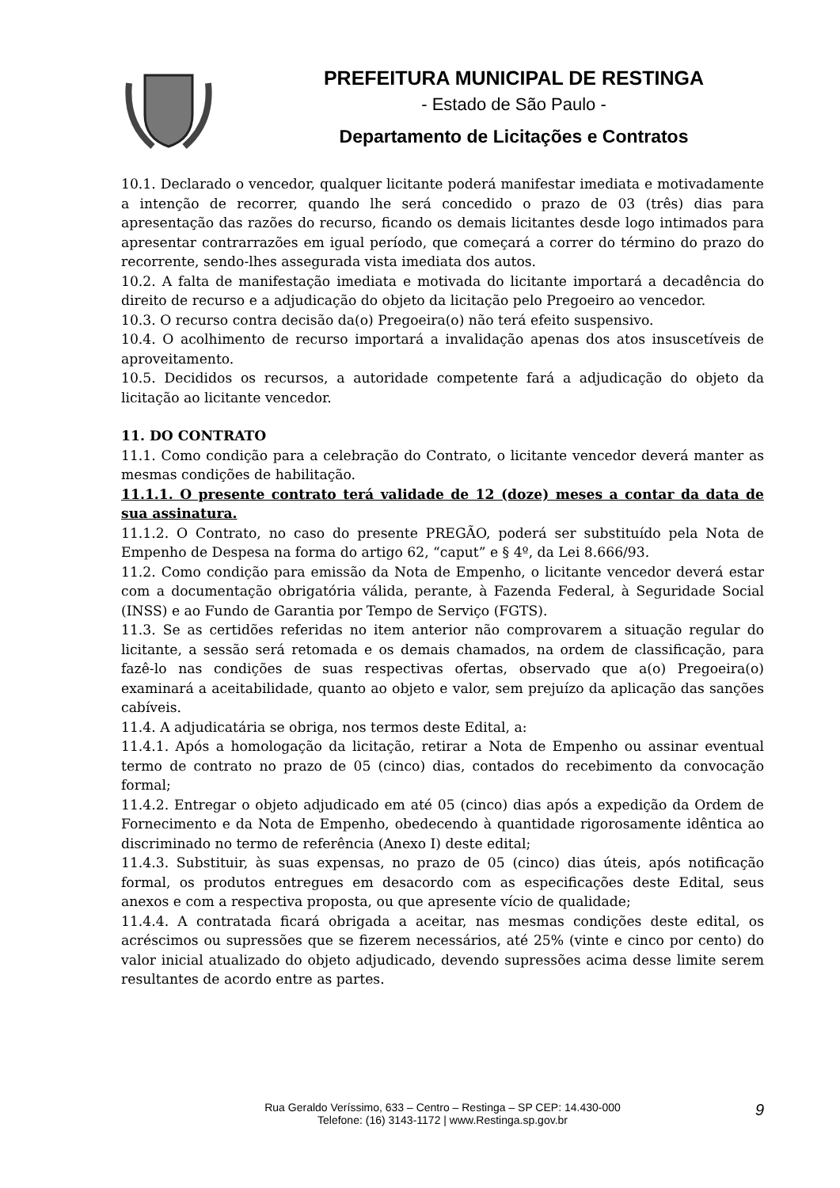PREFEITURA MUNICIPAL DE RESTINGA
- Estado de São Paulo -
Departamento de Licitações e Contratos
10.1. Declarado o vencedor, qualquer licitante poderá manifestar imediata e motivadamente a intenção de recorrer, quando lhe será concedido o prazo de 03 (três) dias para apresentação das razões do recurso, ficando os demais licitantes desde logo intimados para apresentar contrarrazões em igual período, que começará a correr do término do prazo do recorrente, sendo-lhes assegurada vista imediata dos autos.
10.2. A falta de manifestação imediata e motivada do licitante importará a decadência do direito de recurso e a adjudicação do objeto da licitação pelo Pregoeiro ao vencedor.
10.3. O recurso contra decisão da(o) Pregoeira(o) não terá efeito suspensivo.
10.4. O acolhimento de recurso importará a invalidação apenas dos atos insuscetíveis de aproveitamento.
10.5. Decididos os recursos, a autoridade competente fará a adjudicação do objeto da licitação ao licitante vencedor.
11. DO CONTRATO
11.1. Como condição para a celebração do Contrato, o licitante vencedor deverá manter as mesmas condições de habilitação.
11.1.1. O presente contrato terá validade de 12 (doze) meses a contar da data de sua assinatura.
11.1.2. O Contrato, no caso do presente PREGÃO, poderá ser substituído pela Nota de Empenho de Despesa na forma do artigo 62, “caput” e § 4º, da Lei 8.666/93.
11.2. Como condição para emissão da Nota de Empenho, o licitante vencedor deverá estar com a documentação obrigatória válida, perante, à Fazenda Federal, à Seguridade Social (INSS) e ao Fundo de Garantia por Tempo de Serviço (FGTS).
11.3. Se as certidões referidas no item anterior não comprovarem a situação regular do licitante, a sessão será retomada e os demais chamados, na ordem de classificação, para fazê-lo nas condições de suas respectivas ofertas, observado que a(o) Pregoeira(o) examinará a aceitabilidade, quanto ao objeto e valor, sem prejuízo da aplicação das sanções cabíveis.
11.4. A adjudicatária se obriga, nos termos deste Edital, a:
11.4.1. Após a homologação da licitação, retirar a Nota de Empenho ou assinar eventual termo de contrato no prazo de 05 (cinco) dias, contados do recebimento da convocação formal;
11.4.2. Entregar o objeto adjudicado em até 05 (cinco) dias após a expedição da Ordem de Fornecimento e da Nota de Empenho, obedecendo à quantidade rigorosamente idêntica ao discriminado no termo de referência (Anexo I) deste edital;
11.4.3. Substituir, às suas expensas, no prazo de 05 (cinco) dias úteis, após notificação formal, os produtos entregues em desacordo com as especificações deste Edital, seus anexos e com a respectiva proposta, ou que apresente vício de qualidade;
11.4.4. A contratada ficará obrigada a aceitar, nas mesmas condições deste edital, os acréscimos ou supressões que se fizerem necessários, até 25% (vinte e cinco por cento) do valor inicial atualizado do objeto adjudicado, devendo supressões acima desse limite serem resultantes de acordo entre as partes.
Rua Geraldo Veríssimo, 633 – Centro – Restinga – SP CEP: 14.430-000
Telefone: (16) 3143-1172 | www.Restinga.sp.gov.br
9